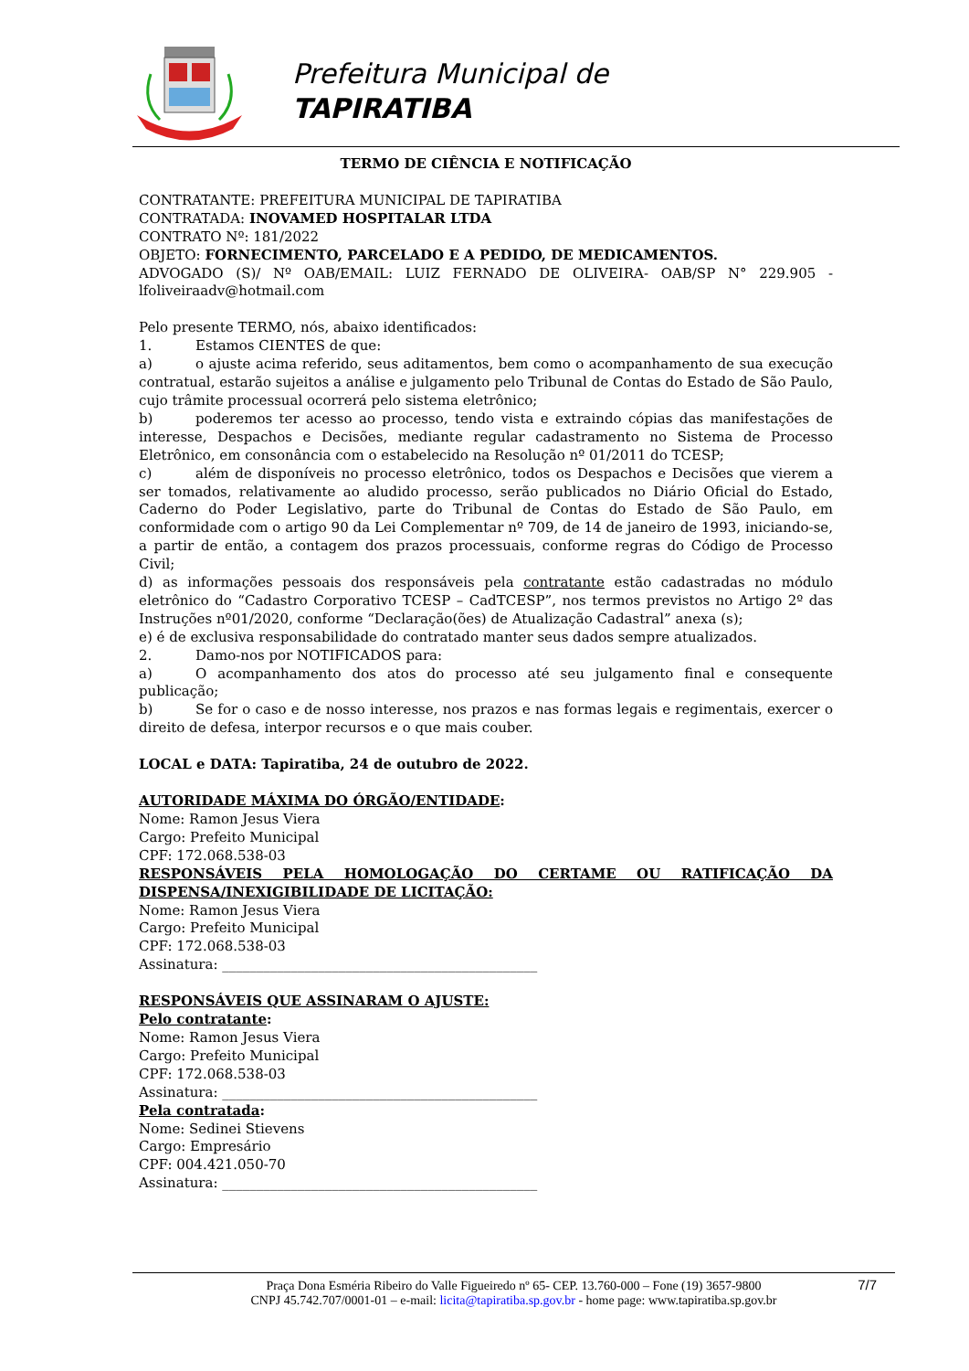Prefeitura Municipal de
TAPIRATIBA
TERMO DE CIÊNCIA E NOTIFICAÇÃO
CONTRATANTE: PREFEITURA MUNICIPAL DE TAPIRATIBA
CONTRATADA: INOVAMED HOSPITALAR LTDA
CONTRATO Nº: 181/2022
OBJETO: FORNECIMENTO, PARCELADO E A PEDIDO, DE MEDICAMENTOS.
ADVOGADO (S)/ Nº OAB/EMAIL: LUIZ FERNADO DE OLIVEIRA- OAB/SP N° 229.905 - lfoliveiraadv@hotmail.com
Pelo presente TERMO, nós, abaixo identificados:
1. Estamos CIENTES de que:
a) o ajuste acima referido, seus aditamentos, bem como o acompanhamento de sua execução contratual, estarão sujeitos a análise e julgamento pelo Tribunal de Contas do Estado de São Paulo, cujo trâmite processual ocorrerá pelo sistema eletrônico;
b) poderemos ter acesso ao processo, tendo vista e extraindo cópias das manifestações de interesse, Despachos e Decisões, mediante regular cadastramento no Sistema de Processo Eletrônico, em consonância com o estabelecido na Resolução nº 01/2011 do TCESP;
c) além de disponíveis no processo eletrônico, todos os Despachos e Decisões que vierem a ser tomados, relativamente ao aludido processo, serão publicados no Diário Oficial do Estado, Caderno do Poder Legislativo, parte do Tribunal de Contas do Estado de São Paulo, em conformidade com o artigo 90 da Lei Complementar nº 709, de 14 de janeiro de 1993, iniciando-se, a partir de então, a contagem dos prazos processuais, conforme regras do Código de Processo Civil;
d) as informações pessoais dos responsáveis pela contratante estão cadastradas no módulo eletrônico do “Cadastro Corporativo TCESP – CadTCESP”, nos termos previstos no Artigo 2º das Instruções nº01/2020, conforme “Declaração(ões) de Atualização Cadastral” anexa (s);
e) é de exclusiva responsabilidade do contratado manter seus dados sempre atualizados.
2. Damo-nos por NOTIFICADOS para:
a) O acompanhamento dos atos do processo até seu julgamento final e consequente publicação;
b) Se for o caso e de nosso interesse, nos prazos e nas formas legais e regimentais, exercer o direito de defesa, interpor recursos e o que mais couber.
LOCAL e DATA: Tapiratiba, 24 de outubro de 2022.
AUTORIDADE MÁXIMA DO ÓRGÃO/ENTIDADE:
Nome: Ramon Jesus Viera
Cargo: Prefeito Municipal
CPF: 172.068.538-03
RESPONSÁVEIS PELA HOMOLOGAÇÃO DO CERTAME OU RATIFICAÇÃO DA DISPENSA/INEXIGIBILIDADE DE LICITAÇÃO:
Nome: Ramon Jesus Viera
Cargo: Prefeito Municipal
CPF: 172.068.538-03
Assinatura: ______________________________________________
RESPONSÁVEIS QUE ASSINARAM O AJUSTE:
Pelo contratante:
Nome: Ramon Jesus Viera
Cargo: Prefeito Municipal
CPF: 172.068.538-03
Assinatura: ______________________________________________
Pela contratada:
Nome: Sedinei Stievens
Cargo: Empresário
CPF: 004.421.050-70
Assinatura: ______________________________________________
Praça Dona Esméria Ribeiro do Valle Figueiredo nº 65- CEP. 13.760-000 – Fone (19) 3657-9800
CNPJ 45.742.707/0001-01 – e-mail: licita@tapiratiba.sp.gov.br - home page: www.tapiratiba.sp.gov.br
7/7